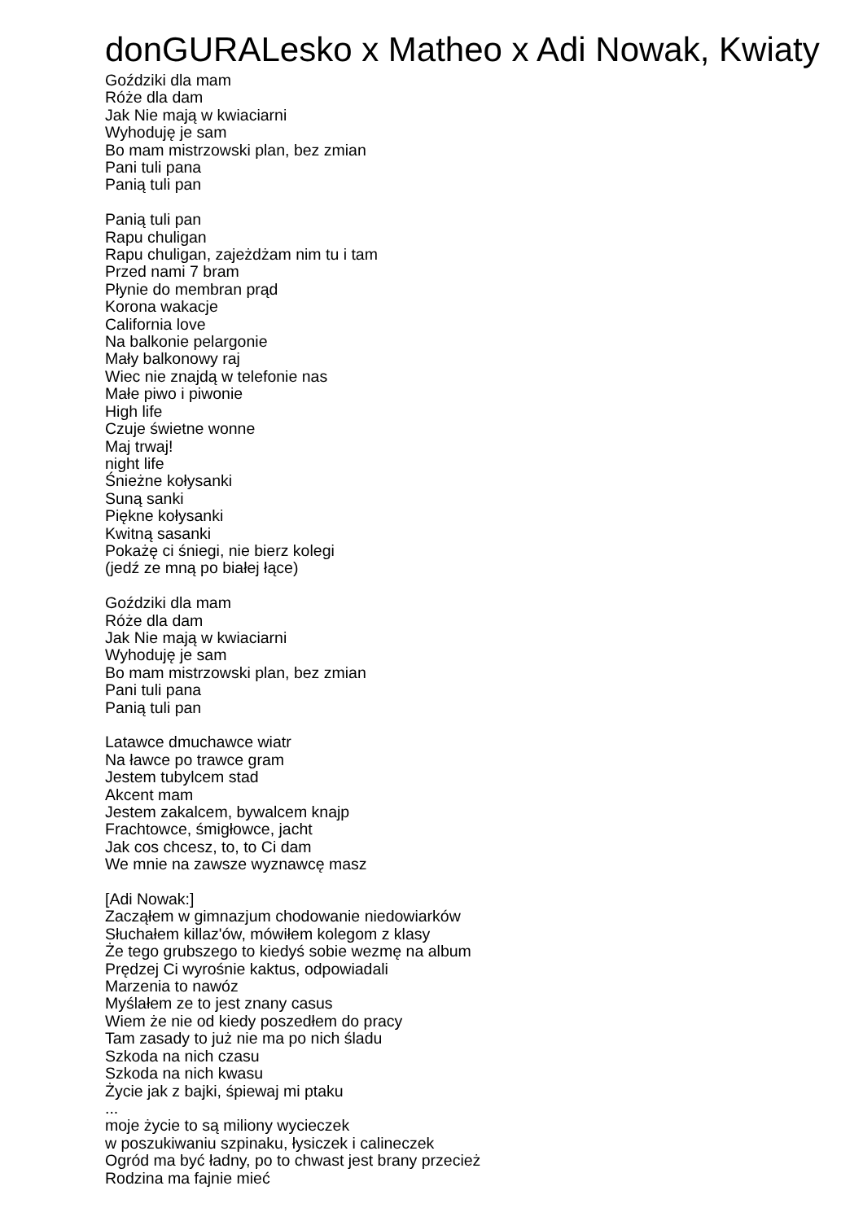donGURALesko x Matheo x Adi Nowak, Kwiaty
Goździki dla mam
Róże dla dam
Jak Nie mają w kwiaciarni
Wyhoduję je sam
Bo mam mistrzowski plan, bez zmian
Pani tuli pana
Panią tuli pan
Panią tuli pan
Rapu chuligan
Rapu chuligan, zajeżdżam nim tu i tam
Przed nami 7 bram
Płynie do membran prąd
Korona wakacje
California love
Na balkonie pelargonie
Mały balkonowy raj
Wiec nie znajdą w telefonie nas
Małe piwo i piwonie
High life
Czuje świetne wonne
Maj trwaj!
night life
Śnieżne kołysanki
Suną sanki
Piękne kołysanki
Kwitną sasanki
Pokażę ci śniegi, nie bierz kolegi
(jedź ze mną po białej łące)
Goździki dla mam
Róże dla dam
Jak Nie mają w kwiaciarni
Wyhoduję je sam
Bo mam mistrzowski plan, bez zmian
Pani tuli pana
Panią tuli pan
Latawce dmuchawce wiatr
Na ławce po trawce gram
Jestem tubylcem stad
Akcent mam
Jestem zakalcem, bywalcem knajp
Frachtowce, śmigłowce, jacht
Jak cos chcesz, to, to Ci dam
We mnie na zawsze wyznawcę masz
[Adi Nowak:]
Zacząłem w gimnazjum chodowanie niedowiarków
Słuchałem killaz'ów, mówiłem kolegom z klasy
Że tego grubszego to kiedyś sobie wezmę na album
Prędzej Ci wyrośnie kaktus, odpowiadali
Marzenia to nawóz
Myślałem ze to jest znany casus
Wiem że nie od kiedy poszedłem do pracy
Tam zasady to już nie ma po nich śladu
Szkoda na nich czasu
Szkoda na nich kwasu
Życie jak z bajki, śpiewaj mi ptaku
...
moje życie to są miliony wycieczek
w poszukiwaniu szpinaku, łysiczek i calineczek
Ogród ma być ładny, po to chwast jest brany przecież
Rodzina ma fajnie mieć